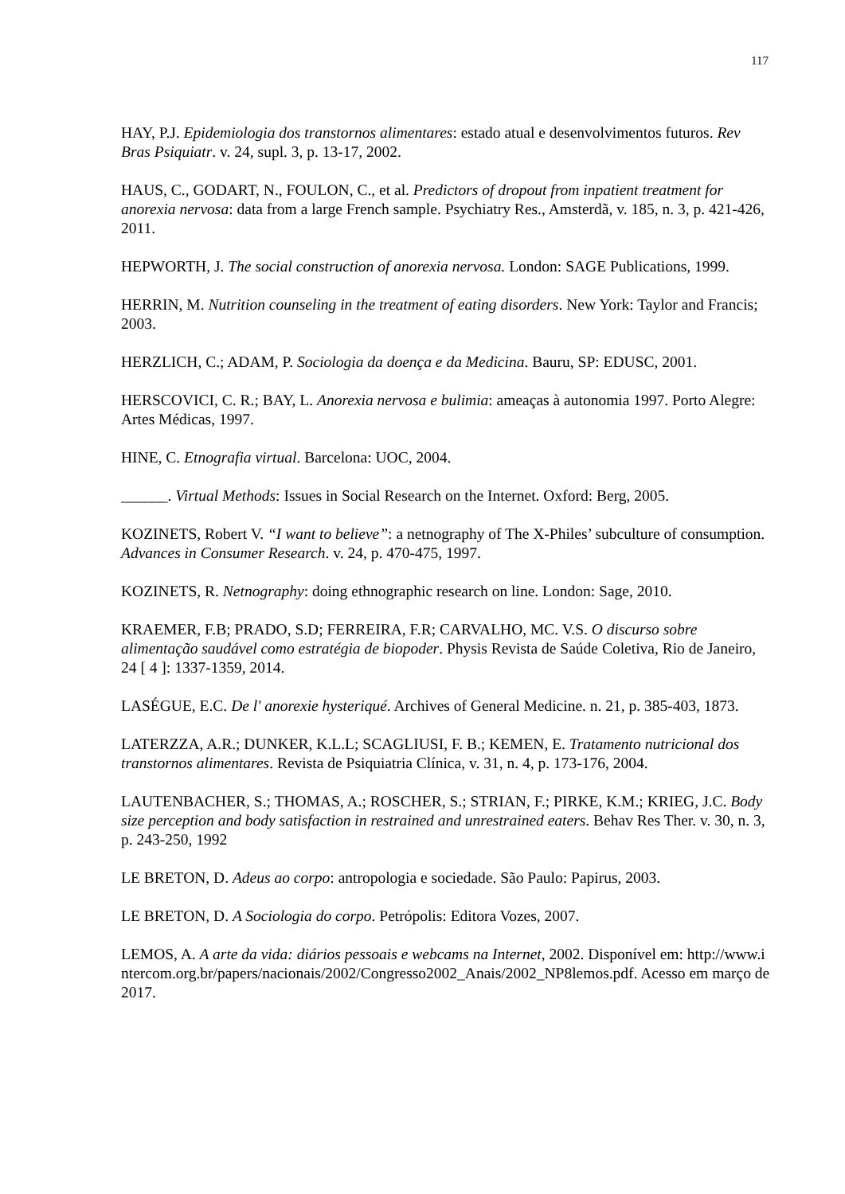117
HAY, P.J. Epidemiologia dos transtornos alimentares: estado atual e desenvolvimentos futuros. Rev Bras Psiquiatr. v. 24, supl. 3, p. 13-17, 2002.
HAUS, C., GODART, N., FOULON, C., et al. Predictors of dropout from inpatient treatment for anorexia nervosa: data from a large French sample. Psychiatry Res., Amsterdã, v. 185, n. 3, p. 421-426, 2011.
HEPWORTH, J. The social construction of anorexia nervosa. London: SAGE Publications, 1999.
HERRIN, M. Nutrition counseling in the treatment of eating disorders. New York: Taylor and Francis; 2003.
HERZLICH, C.; ADAM, P. Sociologia da doença e da Medicina. Bauru, SP: EDUSC, 2001.
HERSCOVICI, C. R.; BAY, L. Anorexia nervosa e bulimia: ameaças à autonomia 1997. Porto Alegre: Artes Médicas, 1997.
HINE, C. Etnografia virtual. Barcelona: UOC, 2004.
______. Virtual Methods: Issues in Social Research on the Internet. Oxford: Berg, 2005.
KOZINETS, Robert V. “I want to believe”: a netnography of The X-Philes’ subculture of consumption. Advances in Consumer Research. v. 24, p. 470-475, 1997.
KOZINETS, R. Netnography: doing ethnographic research on line. London: Sage, 2010.
KRAEMER, F.B; PRADO, S.D; FERREIRA, F.R; CARVALHO, MC. V.S. O discurso sobre alimentação saudável como estratégia de biopoder. Physis Revista de Saúde Coletiva, Rio de Janeiro, 24 [ 4 ]: 1337-1359, 2014.
LASÉGUE, E.C. De l' anorexie hysteriqué. Archives of General Medicine. n. 21, p. 385-403, 1873.
LATERZZA, A.R.; DUNKER, K.L.L; SCAGLIUSI, F. B.; KEMEN, E. Tratamento nutricional dos transtornos alimentares. Revista de Psiquiatria Clínica, v. 31, n. 4, p. 173-176, 2004.
LAUTENBACHER, S.; THOMAS, A.; ROSCHER, S.; STRIAN, F.; PIRKE, K.M.; KRIEG, J.C. Body size perception and body satisfaction in restrained and unrestrained eaters. Behav Res Ther. v. 30, n. 3, p. 243-250, 1992
LE BRETON, D. Adeus ao corpo: antropologia e sociedade. São Paulo: Papirus, 2003.
LE BRETON, D. A Sociologia do corpo. Petrópolis: Editora Vozes, 2007.
LEMOS, A. A arte da vida: diários pessoais e webcams na Internet, 2002. Disponível em: http://www.intercom.org.br/papers/nacionais/2002/Congresso2002_Anais/2002_NP8lemos.pdf. Acesso em março de 2017.